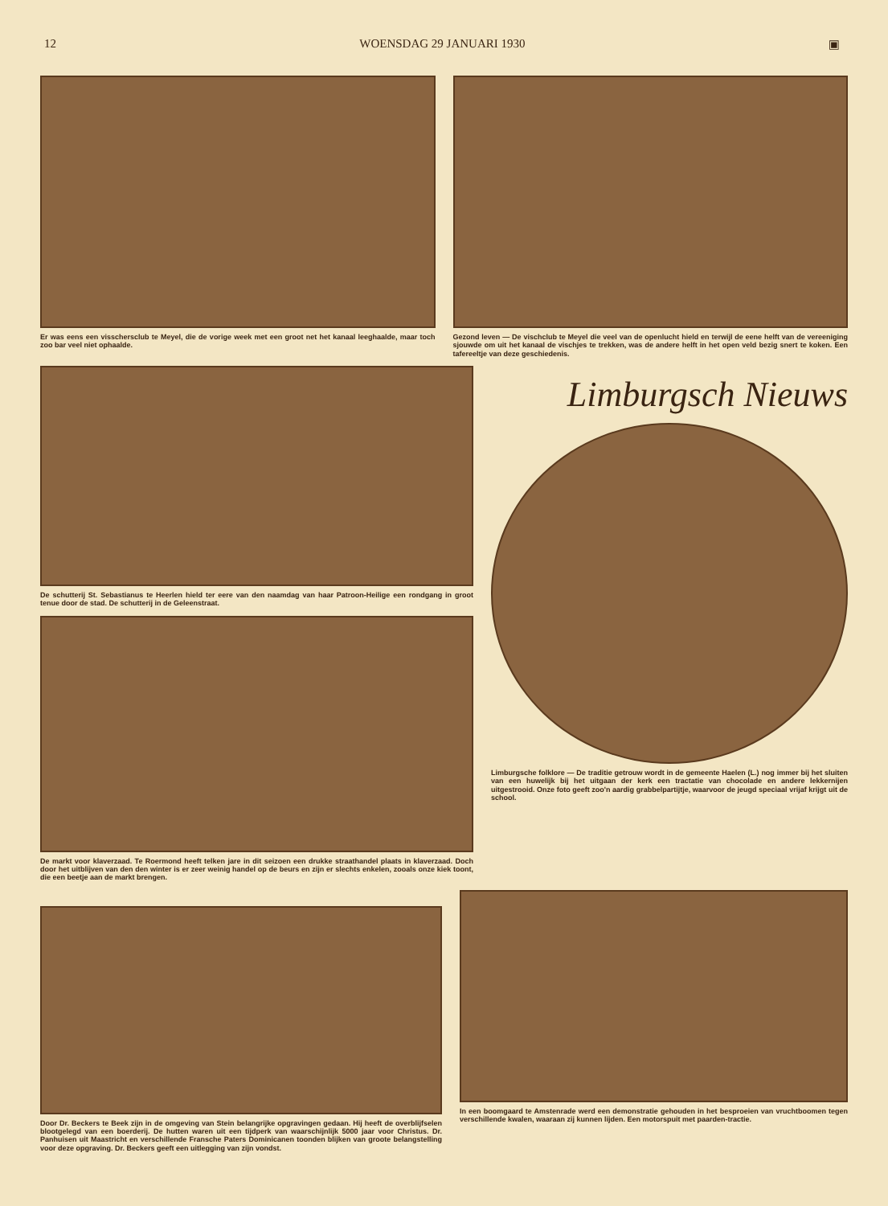12 WOENSDAG 29 JANUARI 1930 ▣
Er was eens een visschersclub te Meyel, die de vorige week met een groot net het kanaal leeghaalde, maar toch zoo bar veel niet ophaalde.
Gezond leven — De vischclub te Meyel die veel van de openlucht hield en terwijl de eene helft van de vereeniging sjouwde om uit het kanaal de vischjes te trekken, was de andere helft in het open veld bezig snert te koken. Een tafereeltje van deze geschiedenis.
De schutterij St. Sebastianus te Heerlen hield ter eere van den naamdag van haar Patroon-Heilige een rondgang in groot tenue door de stad. De schutterij in de Geleenstraat.
De markt voor klaverzaad. Te Roermond heeft telken jare in dit seizoen een drukke straathandel plaats in klaverzaad. Doch door het uitblijven van den den winter is er zeer weinig handel op de beurs en zijn er slechts enkelen, zooals onze kiek toont, die een beetje aan de markt brengen.
Limburgsch Nieuws
Limburgsche folklore — De traditie getrouw wordt in de gemeente Haelen (L.) nog immer bij het sluiten van een huwelijk bij het uitgaan der kerk een tractatie van chocolade en andere lekkernijen uitgestrooid. Onze foto geeft zoo'n aardig grabbelpartijtje, waarvoor de jeugd speciaal vrijaf krijgt uit de school.
Door Dr. Beckers te Beek zijn in de omgeving van Stein belangrijke opgravingen gedaan. Hij heeft de overblijfselen blootgelegd van een boerderij. De hutten waren uit een tijdperk van waarschijnlijk 5000 jaar voor Christus. Dr. Panhuisen uit Maastricht en verschillende Fransche Paters Dominicanen toonden blijken van groote belangstelling voor deze opgraving. Dr. Beckers geeft een uitlegging van zijn vondst.
In een boomgaard te Amstenrade werd een demonstratie gehouden in het besproeien van vruchtboomen tegen verschillende kwalen, waaraan zij kunnen lijden. Een motorspuit met paarden-tractie.